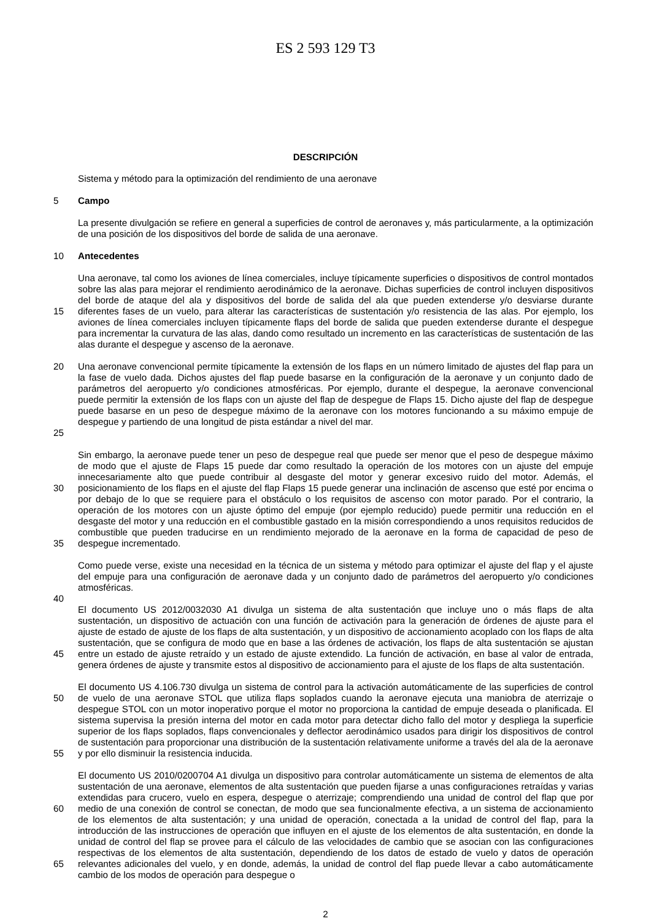ES 2 593 129 T3
DESCRIPCIÓN
Sistema y método para la optimización del rendimiento de una aeronave
5 Campo
La presente divulgación se refiere en general a superficies de control de aeronaves y, más particularmente, a la optimización de una posición de los dispositivos del borde de salida de una aeronave.
10 Antecedentes
15 Una aeronave, tal como los aviones de línea comerciales, incluye típicamente superficies o dispositivos de control montados sobre las alas para mejorar el rendimiento aerodinámico de la aeronave. Dichas superficies de control incluyen dispositivos del borde de ataque del ala y dispositivos del borde de salida del ala que pueden extenderse y/o desviarse durante diferentes fases de un vuelo, para alterar las características de sustentación y/o resistencia de las alas. Por ejemplo, los aviones de línea comerciales incluyen típicamente flaps del borde de salida que pueden extenderse durante el despegue para incrementar la curvatura de las alas, dando como resultado un incremento en las características de sustentación de las alas durante el despegue y ascenso de la aeronave.
20
25
Una aeronave convencional permite típicamente la extensión de los flaps en un número limitado de ajustes del flap para un la fase de vuelo dada. Dichos ajustes del flap puede basarse en la configuración de la aeronave y un conjunto dado de parámetros del aeropuerto y/o condiciones atmosféricas. Por ejemplo, durante el despegue, la aeronave convencional puede permitir la extensión de los flaps con un ajuste del flap de despegue de Flaps 15. Dicho ajuste del flap de despegue puede basarse en un peso de despegue máximo de la aeronave con los motores funcionando a su máximo empuje de despegue y partiendo de una longitud de pista estándar a nivel del mar.
30
35
Sin embargo, la aeronave puede tener un peso de despegue real que puede ser menor que el peso de despegue máximo de modo que el ajuste de Flaps 15 puede dar como resultado la operación de los motores con un ajuste del empuje innecesariamente alto que puede contribuir al desgaste del motor y generar excesivo ruido del motor. Además, el posicionamiento de los flaps en el ajuste del flap Flaps 15 puede generar una inclinación de ascenso que esté por encima o por debajo de lo que se requiere para el obstáculo o los requisitos de ascenso con motor parado. Por el contrario, la operación de los motores con un ajuste óptimo del empuje (por ejemplo reducido) puede permitir una reducción en el desgaste del motor y una reducción en el combustible gastado en la misión correspondiendo a unos requisitos reducidos de combustible que pueden traducirse en un rendimiento mejorado de la aeronave en la forma de capacidad de peso de despegue incrementado.
Como puede verse, existe una necesidad en la técnica de un sistema y método para optimizar el ajuste del flap y el ajuste del empuje para una configuración de aeronave dada y un conjunto dado de parámetros del aeropuerto y/o condiciones atmosféricas.
40
45 El documento US 2012/0032030 A1 divulga un sistema de alta sustentación que incluye uno o más flaps de alta sustentación, un dispositivo de actuación con una función de activación para la generación de órdenes de ajuste para el ajuste de estado de ajuste de los flaps de alta sustentación, y un dispositivo de accionamiento acoplado con los flaps de alta sustentación, que se configura de modo que en base a las órdenes de activación, los flaps de alta sustentación se ajustan entre un estado de ajuste retraído y un estado de ajuste extendido. La función de activación, en base al valor de entrada, genera órdenes de ajuste y transmite estos al dispositivo de accionamiento para el ajuste de los flaps de alta sustentación.
50
55
El documento US 4.106.730 divulga un sistema de control para la activación automáticamente de las superficies de control de vuelo de una aeronave STOL que utiliza flaps soplados cuando la aeronave ejecuta una maniobra de aterrizaje o despegue STOL con un motor inoperativo porque el motor no proporciona la cantidad de empuje deseada o planificada. El sistema supervisa la presión interna del motor en cada motor para detectar dicho fallo del motor y despliega la superficie superior de los flaps soplados, flaps convencionales y deflector aerodinámico usados para dirigir los dispositivos de control de sustentación para proporcionar una distribución de la sustentación relativamente uniforme a través del ala de la aeronave y por ello disminuir la resistencia inducida.
60
65
El documento US 2010/0200704 A1 divulga un dispositivo para controlar automáticamente un sistema de elementos de alta sustentación de una aeronave, elementos de alta sustentación que pueden fijarse a unas configuraciones retraídas y varias extendidas para crucero, vuelo en espera, despegue o aterrizaje; comprendiendo una unidad de control del flap que por medio de una conexión de control se conectan, de modo que sea funcionalmente efectiva, a un sistema de accionamiento de los elementos de alta sustentación; y una unidad de operación, conectada a la unidad de control del flap, para la introducción de las instrucciones de operación que influyen en el ajuste de los elementos de alta sustentación, en donde la unidad de control del flap se provee para el cálculo de las velocidades de cambio que se asocian con las configuraciones respectivas de los elementos de alta sustentación, dependiendo de los datos de estado de vuelo y datos de operación relevantes adicionales del vuelo, y en donde, además, la unidad de control del flap puede llevar a cabo automáticamente cambio de los modos de operación para despegue o
2